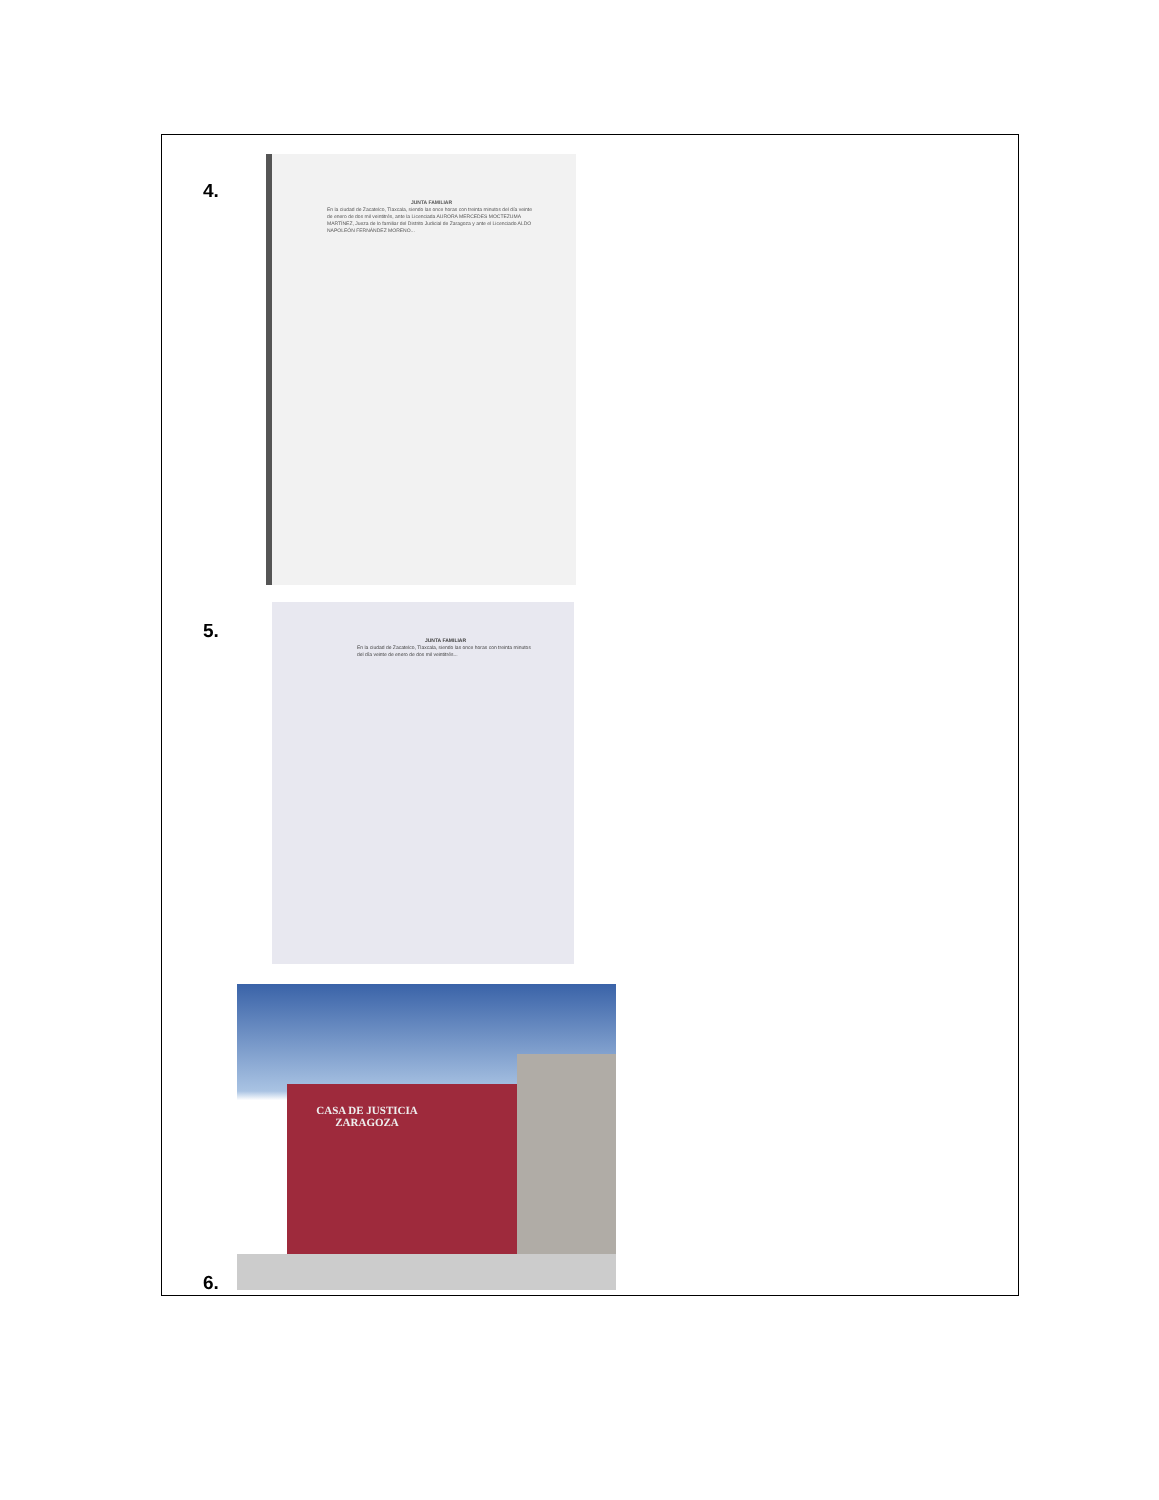4.
JUNTA FAMILIAR
En la ciudad de Zacatelco, Tlaxcala, siendo las once horas con treinta minutos del día veinte de enero de dos mil veintitrés, ante la Licenciada AURORA MERCEDES MOCTEZUMA MARTÍNEZ, Jueza de lo familiar del Distrito Judicial de Zaragoza y ante el Licenciado ALDO NAPOLEÓN FERNÁNDEZ MORENO...
5.
JUNTA FAMILIAR
En la ciudad de Zacatelco, Tlaxcala, siendo las once horas con treinta minutos del día veinte de enero de dos mil veintitrés...
CASA DE JUSTICIA ZARAGOZA
6.